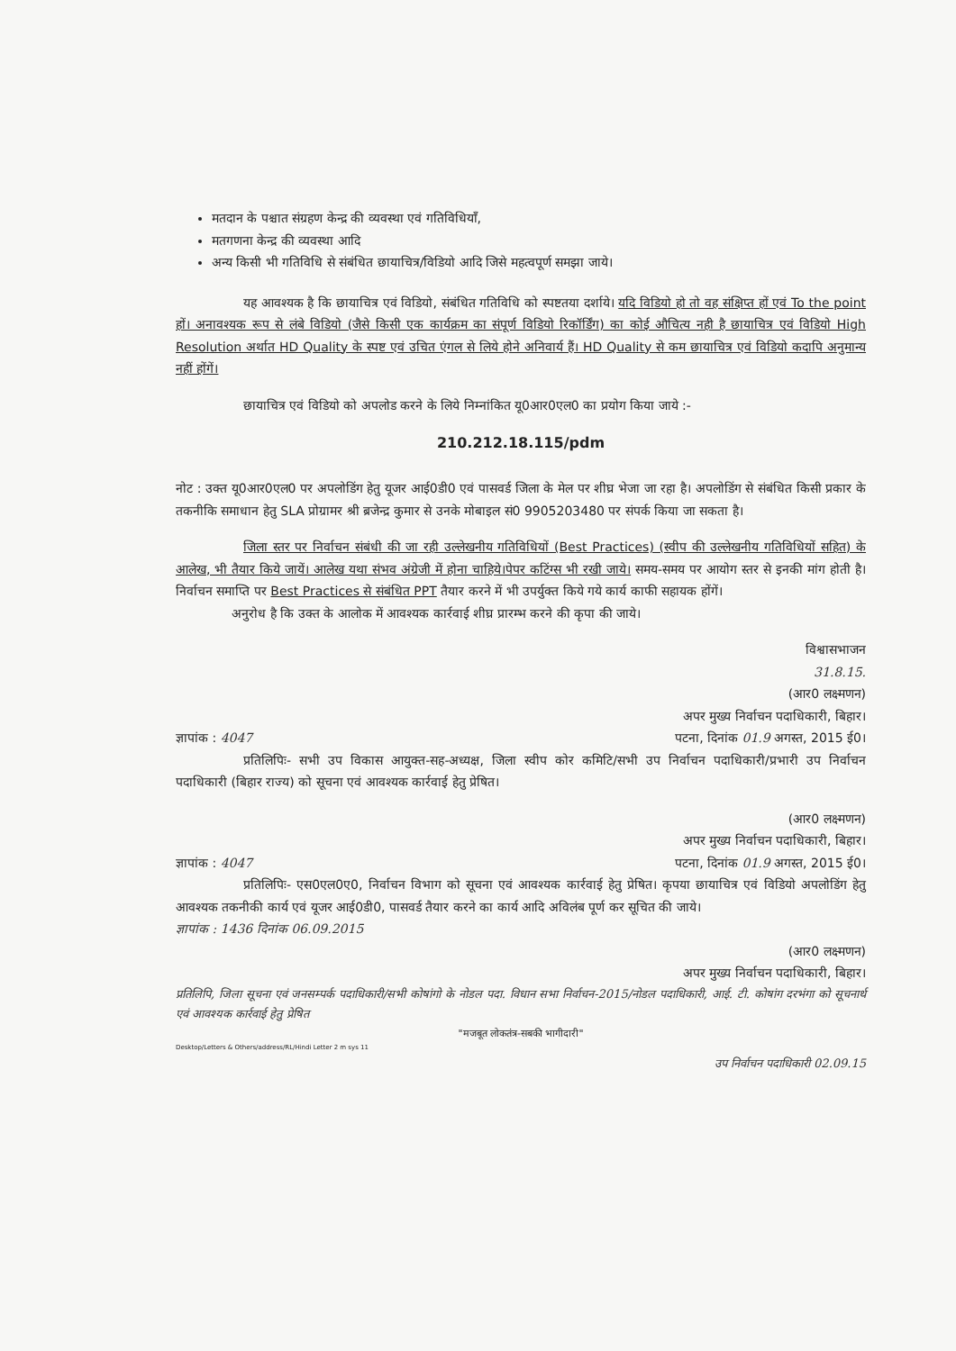मतदान के पश्चात संग्रहण केन्द्र की व्यवस्था एवं गतिविधियाँ,
मतगणना केन्द्र की व्यवस्था आदि
अन्य किसी भी गतिविधि से संबंधित छायाचित्र/विडियो आदि जिसे महत्वपूर्ण समझा जाये।
यह आवश्यक है कि छायाचित्र एवं विडियो, संबंधित गतिविधि को स्पष्टतया दर्शाये। यदि विडियो हो तो वह संक्षिप्त हों एवं To the point हों। अनावश्यक रूप से लंबे विडियो (जैसे किसी एक कार्यक्रम का संपूर्ण विडियो रिकॉर्डिंग) का कोई औचित्य नही है छायाचित्र एवं विडियो High Resolution अर्थात HD Quality के स्पष्ट एवं उचित एंगल से लिये होने अनिवार्य हैं। HD Quality से कम छायाचित्र एवं विडियो कदापि अनुमान्य नहीं होंगें।
छायाचित्र एवं विडियो को अपलोड करने के लिये निम्नांकित यू0आर0एल0 का प्रयोग किया जाये :-
210.212.18.115/pdm
नोट : उक्त यू0आर0एल0 पर अपलोडिंग हेतु यूजर आई0डी0 एवं पासवर्ड जिला के मेल पर शीघ्र भेजा जा रहा है। अपलोडिंग से संबंधित किसी प्रकार के तकनीकि समाधान हेतु SLA प्रोग्रामर श्री ब्रजेन्द्र कुमार से उनके मोबाइल सं0 9905203480 पर संपर्क किया जा सकता है।
जिला स्तर पर निर्वाचन संबंधी की जा रही उल्लेखनीय गतिविधियों (Best Practices) (स्वीप की उल्लेखनीय गतिविधियों सहित) के आलेख, भी तैयार किये जायें। आलेख यथा संभव अंग्रेजी में होना चाहिये।पेपर कटिंग्स भी रखी जाये। समय-समय पर आयोग स्तर से इनकी मांग होती है। निर्वाचन समाप्ति पर Best Practices से संबंधित PPT तैयार करने में भी उपर्युक्त किये गये कार्य काफी सहायक होंगें।
अनुरोध है कि उक्त के आलोक में आवश्यक कार्रवाई शीघ्र प्रारम्भ करने की कृपा की जाये।
विश्वासभाजन
31.8.15.
(आर0 लक्ष्मणन)
अपर मुख्य निर्वाचन पदाधिकारी, बिहार।
ज्ञापांक : 4047 पटना, दिनांक 01.9 अगस्त, 2015 ई0।
प्रतिलिपिः- सभी उप विकास आयुक्त-सह-अध्यक्ष, जिला स्वीप कोर कमिटि/सभी उप निर्वाचन पदाधिकारी/प्रभारी उप निर्वाचन पदाधिकारी (बिहार राज्य) को सूचना एवं आवश्यक कार्रवाई हेतु प्रेषित।
(आर0 लक्ष्मणन)
अपर मुख्य निर्वाचन पदाधिकारी, बिहार।
ज्ञापांक : 4047 पटना, दिनांक 01.9 अगस्त, 2015 ई0।
प्रतिलिपिः- एस0एल0ए0, निर्वाचन विभाग को सूचना एवं आवश्यक कार्रवाई हेतु प्रेषित। कृपया छायाचित्र एवं विडियो अपलोडिंग हेतु आवश्यक तकनीकी कार्य एवं यूजर आई0डी0, पासवर्ड तैयार करने का कार्य आदि अविलंब पूर्ण कर सूचित की जाये।
ज्ञापांक : 1436 दिनांक 06.09.2015
(आर0 लक्ष्मणन)
अपर मुख्य निर्वाचन पदाधिकारी, बिहार।
प्रतिलिपि, जिला सूचना एवं जनसम्पर्क पदाधिकारी/सभी कोषांगो के नोडल पदा. विधान सभा निर्वाचन-2015/नोडल पदाधिकारी, आई. टी. कोषांग दरभंगा को सूचनार्थ एवं आवश्यक कार्रवाई हेतु प्रेषित
"मजबूत लोकतंत्र-सबकी भागीदारी"
Desktop/Letters & Others/address/RL/Hindi Letter 2 m sys 11
उप निर्वाचन पदाधिकारी 02.09.15